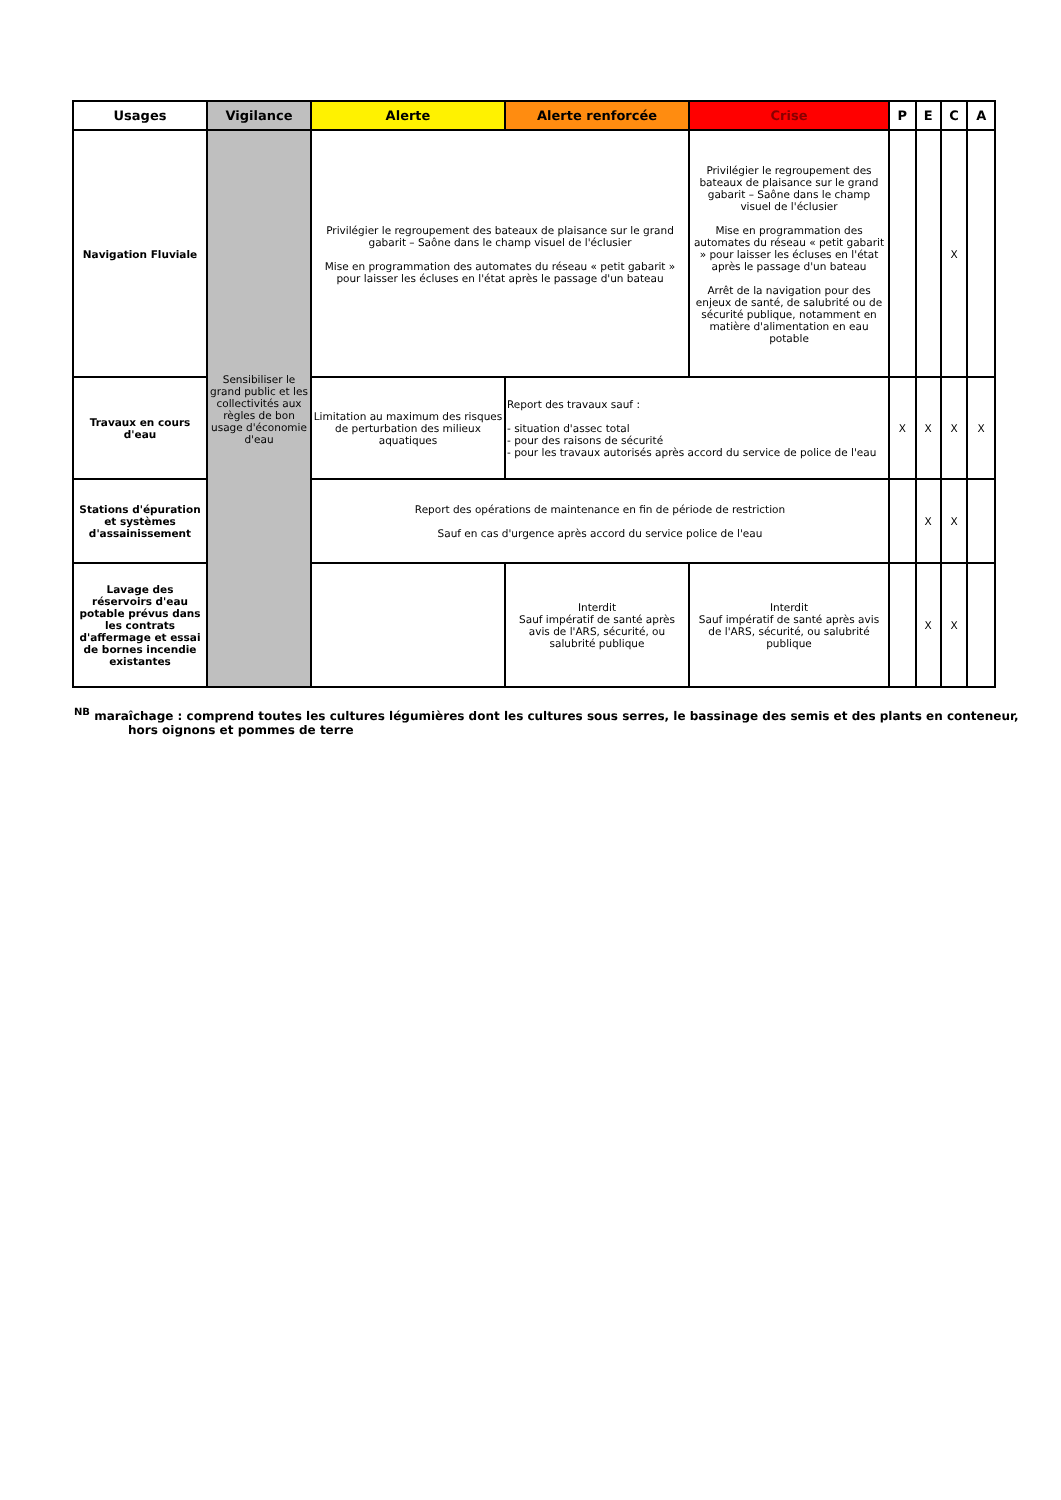| Usages | Vigilance | Alerte | Alerte renforcée | Crise | P | E | C | A |
| --- | --- | --- | --- | --- | --- | --- | --- | --- |
| Navigation Fluviale | Sensibiliser le grand public et les collectivités aux règles de bon usage d'économie d'eau | Privilégier le regroupement des bateaux de plaisance sur le grand gabarit – Saône dans le champ visuel de l'éclusier Mise en programmation des automates du réseau « petit gabarit » pour laisser les écluses en l'état après le passage d'un bateau | | Privilégier le regroupement des bateaux de plaisance sur le grand gabarit – Saône dans le champ visuel de l'éclusier Mise en programmation des automates du réseau « petit gabarit » pour laisser les écluses en l'état après le passage d'un bateau Arrêt de la navigation pour des enjeux de santé, de salubrité ou de sécurité publique, notamment en matière d'alimentation en eau potable | | | X | |
| Travaux en cours d'eau | | Limitation au maximum des risques de perturbation des milieux aquatiques | Report des travaux sauf : - situation d'assec total - pour des raisons de sécurité - pour les travaux autorisés après accord du service de police de l'eau | | X | X | X | X |
| Stations d'épuration et systèmes d'assainissement | | Report des opérations de maintenance en fin de période de restriction Sauf en cas d'urgence après accord du service police de l'eau | | | | X | X | |
| Lavage des réservoirs d'eau potable prévus dans les contrats d'affermage et essai de bornes incendie existantes | | | Interdit Sauf impératif de santé après avis de l'ARS, sécurité, ou salubrité publique | Interdit Sauf impératif de santé après avis de l'ARS, sécurité, ou salubrité publique | | X | X | |
<sup>NB</sup> maraîchage : comprend toutes les cultures légumières dont les cultures sous serres, le bassinage des semis et des plants en conteneur,
hors oignons et pommes de terre